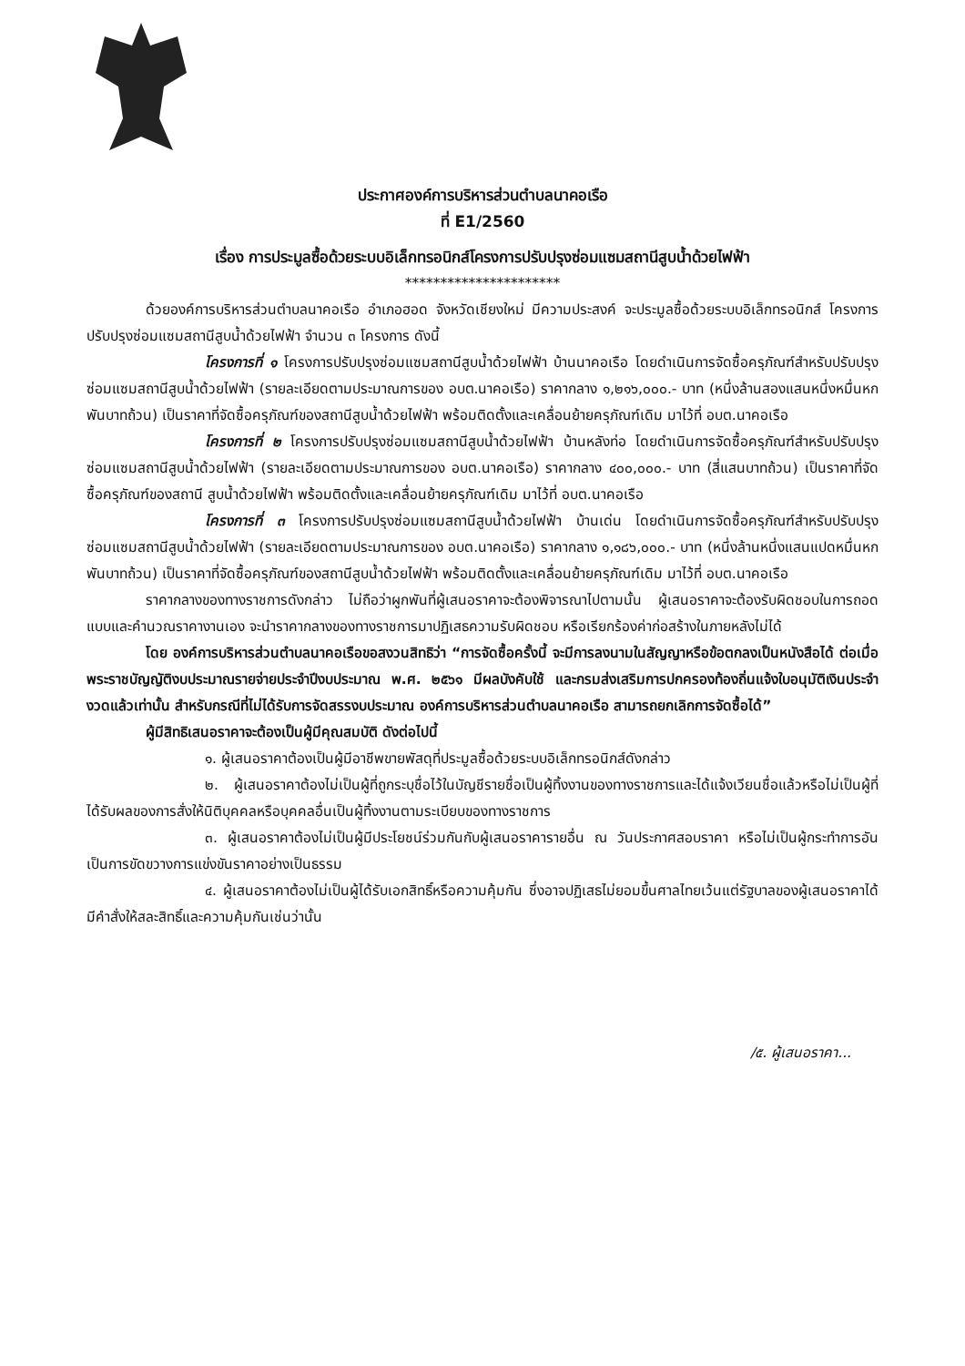ประกาศองค์การบริหารส่วนตำบลนาคอเรือ
ที่ E1/2560
เรื่อง การประมูลซื้อด้วยระบบอิเล็กทรอนิกส์โครงการปรับปรุงซ่อมแซมสถานีสูบน้ำด้วยไฟฟ้า
**********************
ด้วยองค์การบริหารส่วนตำบลนาคอเรือ อำเภอฮอด จังหวัดเชียงใหม่ มีความประสงค์ จะประมูลซื้อด้วยระบบอิเล็กทรอนิกส์ โครงการปรับปรุงซ่อมแซมสถานีสูบน้ำด้วยไฟฟ้า จำนวน ๓ โครงการ ดังนี้
โครงการที่ ๑ โครงการปรับปรุงซ่อมแซมสถานีสูบน้ำด้วยไฟฟ้า บ้านนาคอเรือ โดยดำเนินการจัดซื้อครุภัณฑ์สำหรับปรับปรุงซ่อมแซมสถานีสูบน้ำด้วยไฟฟ้า (รายละเอียดตามประมาณการของ อบต.นาคอเรือ) ราคากลาง ๑,๒๑๖,๐๐๐.- บาท (หนึ่งล้านสองแสนหนึ่งหมื่นหกพันบาทถ้วน) เป็นราคาที่จัดซื้อครุภัณฑ์ของสถานีสูบน้ำด้วยไฟฟ้า พร้อมติดตั้งและเคลื่อนย้ายครุภัณฑ์เดิม มาไว้ที่ อบต.นาคอเรือ
โครงการที่ ๒ โครงการปรับปรุงซ่อมแซมสถานีสูบน้ำด้วยไฟฟ้า บ้านหลังท่อ โดยดำเนินการจัดซื้อครุภัณฑ์สำหรับปรับปรุงซ่อมแซมสถานีสูบน้ำด้วยไฟฟ้า (รายละเอียดตามประมาณการของ อบต.นาคอเรือ) ราคากลาง ๔๐๐,๐๐๐.- บาท (สี่แสนบาทถ้วน) เป็นราคาที่จัดซื้อครุภัณฑ์ของสถานี สูบน้ำด้วยไฟฟ้า พร้อมติดตั้งและเคลื่อนย้ายครุภัณฑ์เดิม มาไว้ที่ อบต.นาคอเรือ
โครงการที่ ๓ โครงการปรับปรุงซ่อมแซมสถานีสูบน้ำด้วยไฟฟ้า บ้านเด่น โดยดำเนินการจัดซื้อครุภัณฑ์สำหรับปรับปรุงซ่อมแซมสถานีสูบน้ำด้วยไฟฟ้า (รายละเอียดตามประมาณการของ อบต.นาคอเรือ) ราคากลาง ๑,๑๘๖,๐๐๐.- บาท (หนึ่งล้านหนึ่งแสนแปดหมื่นหกพันบาทถ้วน) เป็นราคาที่จัดซื้อครุภัณฑ์ของสถานีสูบน้ำด้วยไฟฟ้า พร้อมติดตั้งและเคลื่อนย้ายครุภัณฑ์เดิม มาไว้ที่ อบต.นาคอเรือ
ราคากลางของทางราชการดังกล่าว ไม่ถือว่าผูกพันที่ผู้เสนอราคาจะต้องพิจารณาไปตามนั้น ผู้เสนอราคาจะต้องรับผิดชอบในการถอดแบบและคำนวณราคางานเอง จะนำราคากลางของทางราชการมาปฏิเสธความรับผิดชอบ หรือเรียกร้องค่าก่อสร้างในภายหลังไม่ได้
โดย องค์การบริหารส่วนตำบลนาคอเรือขอสงวนสิทธิว่า “การจัดซื้อครั้งนี้ จะมีการลงนามในสัญญาหรือข้อตกลงเป็นหนังสือได้ ต่อเมื่อพระราชบัญญัติงบประมาณรายจ่ายประจำปีงบประมาณ พ.ศ. ๒๕๖๑ มีผลบังคับใช้ และกรมส่งเสริมการปกครองท้องถิ่นแจ้งใบอนุมัติเงินประจำงวดแล้วเท่านั้น สำหรับกรณีที่ไม่ได้รับการจัดสรรงบประมาณ องค์การบริหารส่วนตำบลนาคอเรือ สามารถยกเลิกการจัดซื้อได้”
ผู้มีสิทธิเสนอราคาจะต้องเป็นผู้มีคุณสมบัติ ดังต่อไปนี้
๑. ผู้เสนอราคาต้องเป็นผู้มีอาชีพขายพัสดุที่ประมูลซื้อด้วยระบบอิเล็กทรอนิกส์ดังกล่าว
๒. ผู้เสนอราคาต้องไม่เป็นผู้ที่ถูกระบุชื่อไว้ในบัญชีรายชื่อเป็นผู้ทิ้งงานของทางราชการและได้แจ้งเวียนชื่อแล้วหรือไม่เป็นผู้ที่ได้รับผลของการสั่งให้นิติบุคคลหรือบุคคลอื่นเป็นผู้ทิ้งงานตามระเบียบของทางราชการ
๓. ผู้เสนอราคาต้องไม่เป็นผู้มีประโยชน์ร่วมกันกับผู้เสนอราคารายอื่น ณ วันประกาศสอบราคา หรือไม่เป็นผู้กระทำการอันเป็นการขัดขวางการแข่งขันราคาอย่างเป็นธรรม
๔. ผู้เสนอราคาต้องไม่เป็นผู้ได้รับเอกสิทธิ์หรือความคุ้มกัน ซึ่งอาจปฏิเสธไม่ยอมขึ้นศาลไทยเว้นแต่รัฐบาลของผู้เสนอราคาได้มีคำสั่งให้สละสิทธิ์และความคุ้มกันเช่นว่านั้น
/๕. ผู้เสนอราคา...